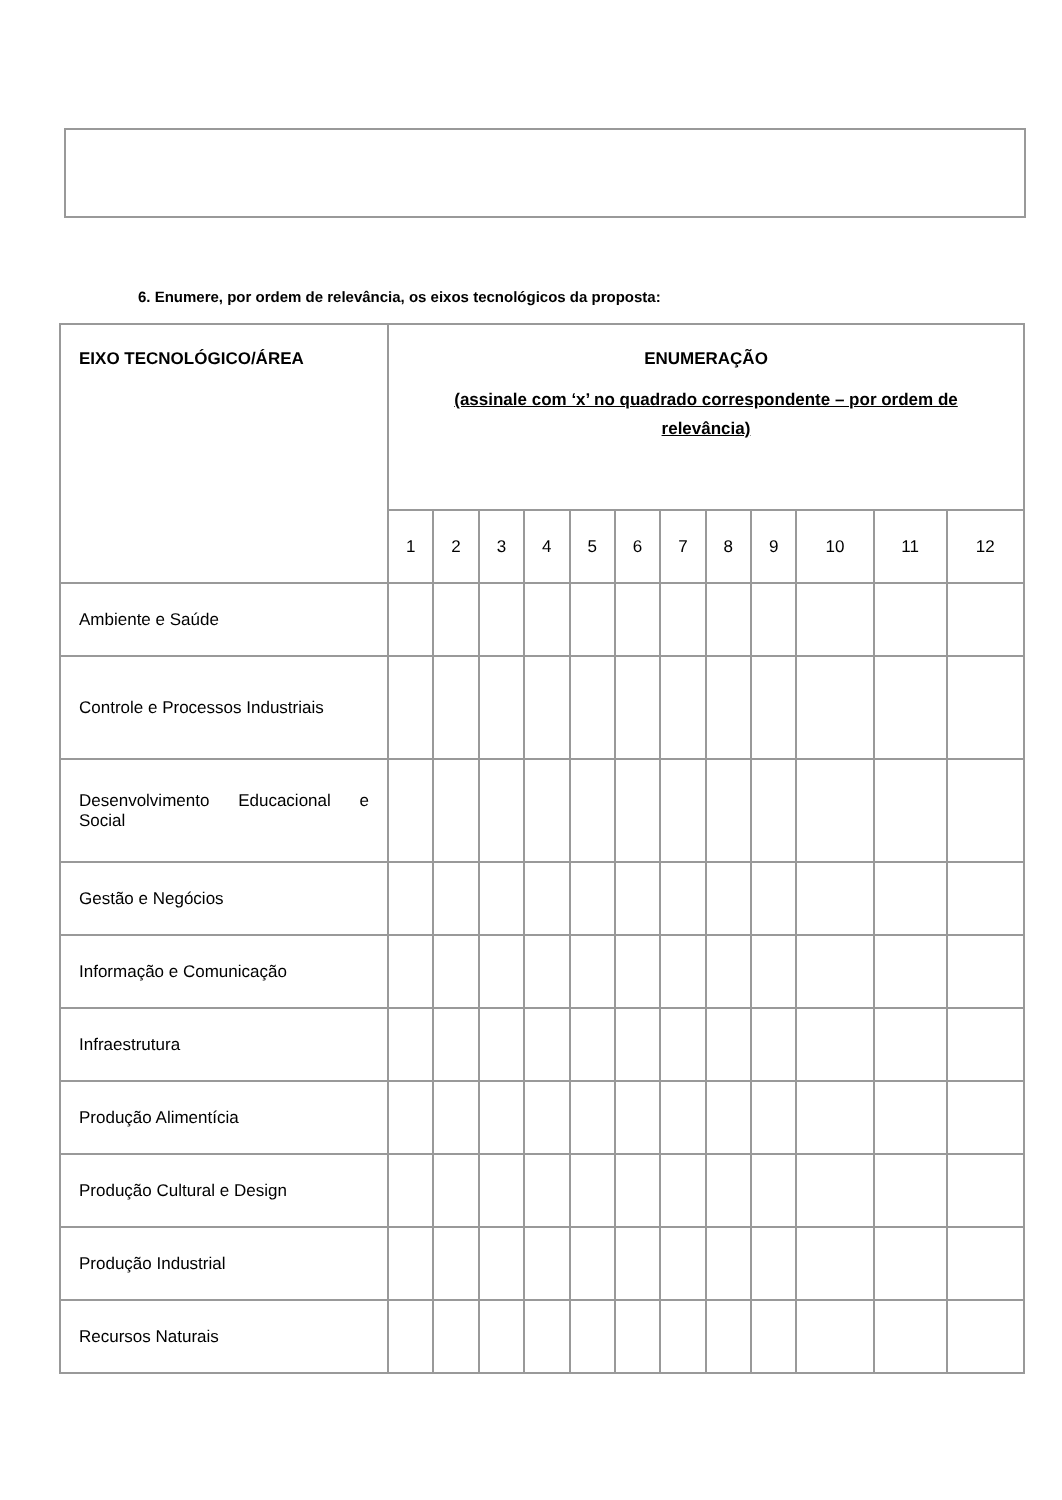6. Enumere, por ordem de relevância, os eixos tecnológicos da proposta:
| EIXO TECNOLÓGICO/ÁREA | ENUMERAÇÃO (assinale com ‘x’ no quadrado correspondente – por ordem de relevância) | | | | | | | | | | | |
| --- | --- | --- | --- | --- | --- | --- | --- | --- | --- | --- | --- | --- |
| | 1 | 2 | 3 | 4 | 5 | 6 | 7 | 8 | 9 | 10 | 11 | 12 |
| Ambiente e Saúde | | | | | | | | | | | | |
| Controle e Processos Industriais | | | | | | | | | | | | |
| Desenvolvimento Educacional e Social | | | | | | | | | | | | |
| Gestão e Negócios | | | | | | | | | | | | |
| Informação e Comunicação | | | | | | | | | | | | |
| Infraestrutura | | | | | | | | | | | | |
| Produção Alimentícia | | | | | | | | | | | | |
| Produção Cultural e Design | | | | | | | | | | | | |
| Produção Industrial | | | | | | | | | | | | |
| Recursos Naturais | | | | | | | | | | | | |